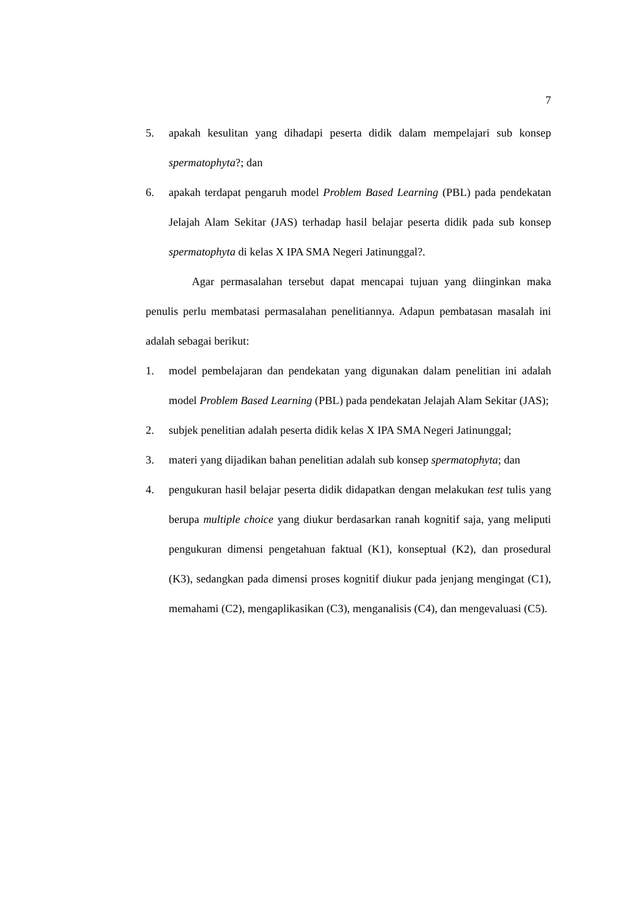7
5. apakah kesulitan yang dihadapi peserta didik dalam mempelajari sub konsep spermatophyta?; dan
6. apakah terdapat pengaruh model Problem Based Learning (PBL) pada pendekatan Jelajah Alam Sekitar (JAS) terhadap hasil belajar peserta didik pada sub konsep spermatophyta di kelas X IPA SMA Negeri Jatinunggal?.
Agar permasalahan tersebut dapat mencapai tujuan yang diinginkan maka penulis perlu membatasi permasalahan penelitiannya. Adapun pembatasan masalah ini adalah sebagai berikut:
1. model pembelajaran dan pendekatan yang digunakan dalam penelitian ini adalah model Problem Based Learning (PBL) pada pendekatan Jelajah Alam Sekitar (JAS);
2. subjek penelitian adalah peserta didik kelas X IPA SMA Negeri Jatinunggal;
3. materi yang dijadikan bahan penelitian adalah sub konsep spermatophyta; dan
4. pengukuran hasil belajar peserta didik didapatkan dengan melakukan test tulis yang berupa multiple choice yang diukur berdasarkan ranah kognitif saja, yang meliputi pengukuran dimensi pengetahuan faktual (K1), konseptual (K2), dan prosedural (K3), sedangkan pada dimensi proses kognitif diukur pada jenjang mengingat (C1), memahami (C2), mengaplikasikan (C3), menganalisis (C4), dan mengevaluasi (C5).